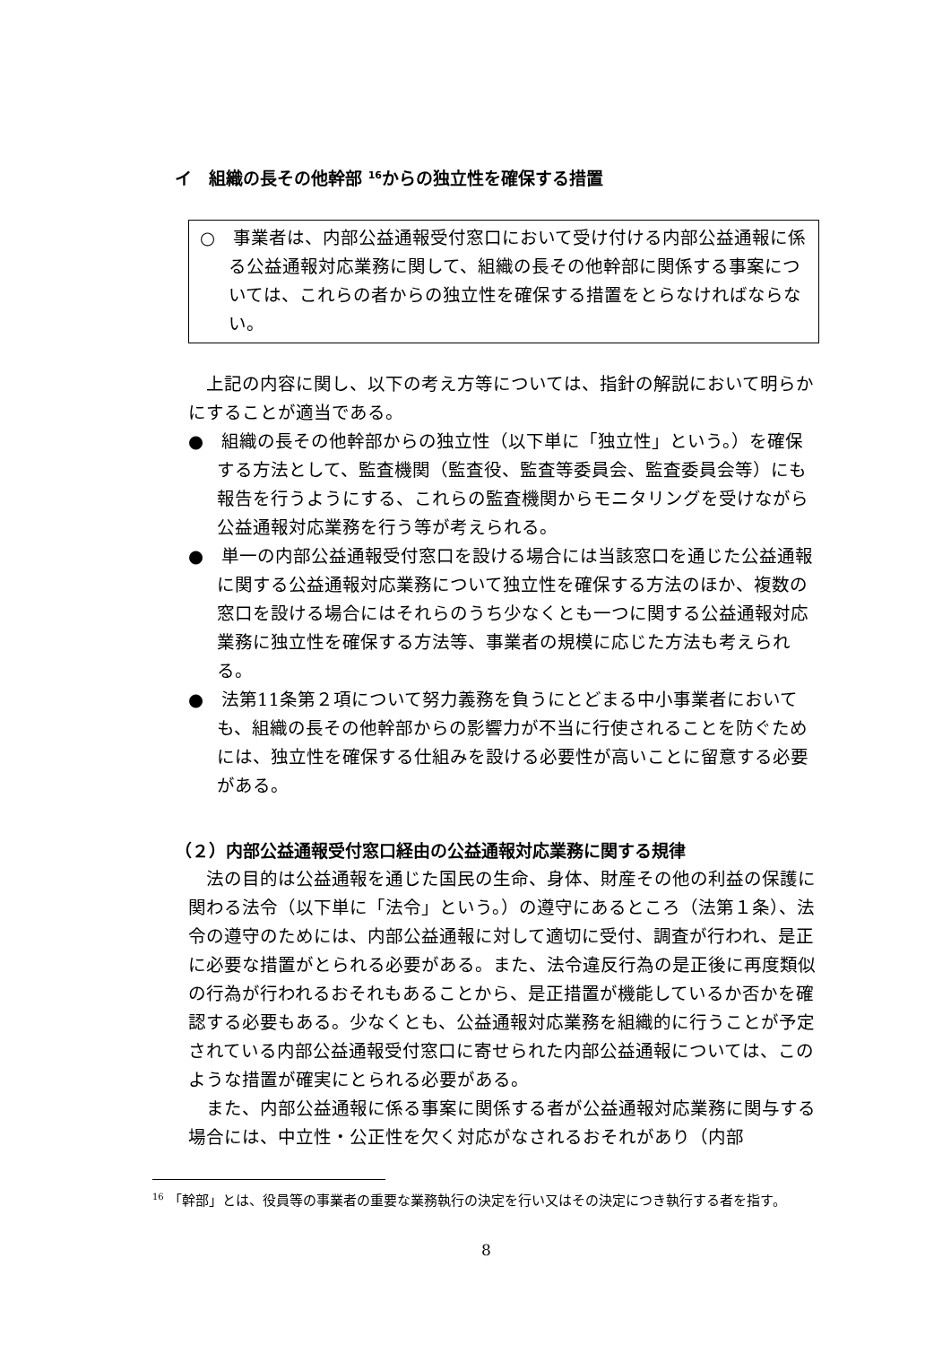イ　組織の長その他幹部 <sup>16</sup>からの独立性を確保する措置
○　事業者は、内部公益通報受付窓口において受け付ける内部公益通報に係る公益通報対応業務に関して、組織の長その他幹部に関係する事案については、これらの者からの独立性を確保する措置をとらなければならない。
　上記の内容に関し、以下の考え方等については、指針の解説において明らかにすることが適当である。
●　組織の長その他幹部からの独立性（以下単に「独立性」という。）を確保する方法として、監査機関（監査役、監査等委員会、監査委員会等）にも報告を行うようにする、これらの監査機関からモニタリングを受けながら公益通報対応業務を行う等が考えられる。
●　単一の内部公益通報受付窓口を設ける場合には当該窓口を通じた公益通報に関する公益通報対応業務について独立性を確保する方法のほか、複数の窓口を設ける場合にはそれらのうち少なくとも一つに関する公益通報対応業務に独立性を確保する方法等、事業者の規模に応じた方法も考えられる。
●　法第11条第２項について努力義務を負うにとどまる中小事業者においても、組織の長その他幹部からの影響力が不当に行使されることを防ぐためには、独立性を確保する仕組みを設ける必要性が高いことに留意する必要がある。
（２）内部公益通報受付窓口経由の公益通報対応業務に関する規律
　法の目的は公益通報を通じた国民の生命、身体、財産その他の利益の保護に関わる法令（以下単に「法令」という。）の遵守にあるところ（法第１条）、法令の遵守のためには、内部公益通報に対して適切に受付、調査が行われ、是正に必要な措置がとられる必要がある。また、法令違反行為の是正後に再度類似の行為が行われるおそれもあることから、是正措置が機能しているか否かを確認する必要もある。少なくとも、公益通報対応業務を組織的に行うことが予定されている内部公益通報受付窓口に寄せられた内部公益通報については、このような措置が確実にとられる必要がある。
　また、内部公益通報に係る事案に関係する者が公益通報対応業務に関与する場合には、中立性・公正性を欠く対応がなされるおそれがあり（内部
<sup>16</sup> 「幹部」とは、役員等の事業者の重要な業務執行の決定を行い又はその決定につき執行する者を指す。
8